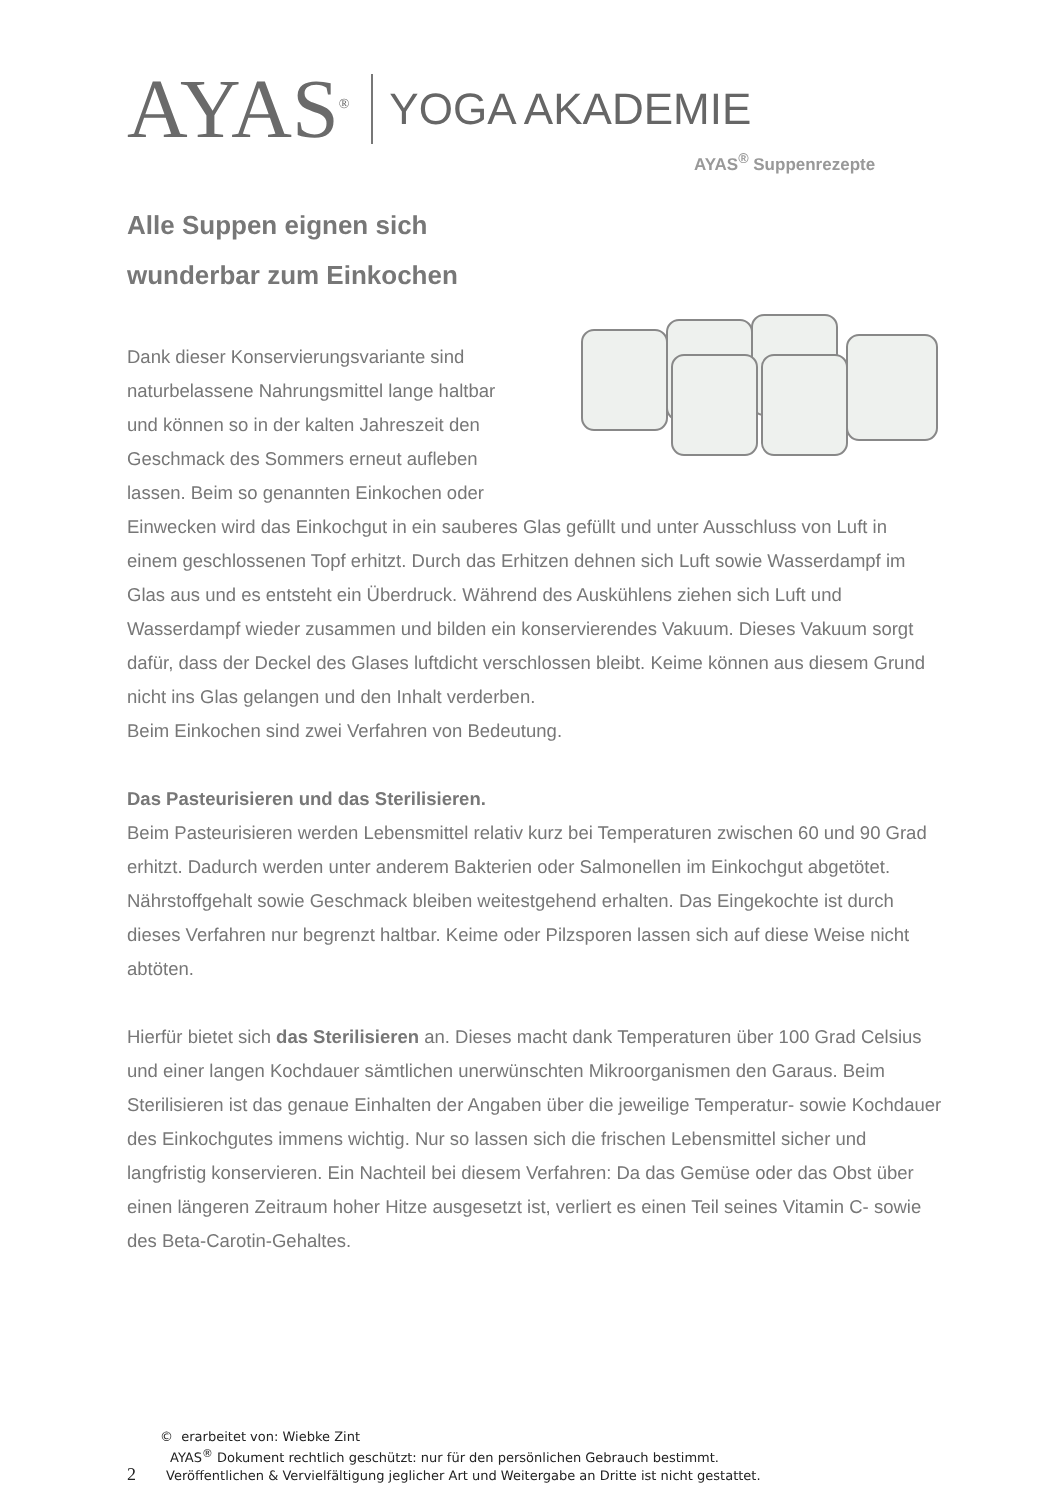AYAS<sup>®</sup> YOGA AKADEMIE
AYAS<sup>®</sup> Suppenrezepte
Alle Suppen eignen sich
wunderbar zum Einkochen
Dank dieser Konservierungsvariante sind
naturbelassene Nahrungsmittel lange haltbar
und können so in der kalten Jahreszeit den
Geschmack des Sommers erneut aufleben
lassen. Beim so genannten Einkochen oder Einwecken wird das Einkochgut in ein sauberes Glas gefüllt und unter Ausschluss von Luft in einem geschlossenen Topf erhitzt. Durch das Erhitzen dehnen sich Luft sowie Wasserdampf im Glas aus und es entsteht ein Überdruck. Während des Auskühlens ziehen sich Luft und Wasserdampf wieder zusammen und bilden ein konservierendes Vakuum. Dieses Vakuum sorgt dafür, dass der Deckel des Glases luftdicht verschlossen bleibt. Keime können aus diesem Grund nicht ins Glas gelangen und den Inhalt verderben.
Beim Einkochen sind zwei Verfahren von Bedeutung.
Das Pasteurisieren und das Sterilisieren.
Beim Pasteurisieren werden Lebensmittel relativ kurz bei Temperaturen zwischen 60 und 90 Grad erhitzt. Dadurch werden unter anderem Bakterien oder Salmonellen im Einkochgut abgetötet. Nährstoffgehalt sowie Geschmack bleiben weitestgehend erhalten. Das Eingekochte ist durch dieses Verfahren nur begrenzt haltbar. Keime oder Pilzsporen lassen sich auf diese Weise nicht abtöten.
Hierfür bietet sich das Sterilisieren an. Dieses macht dank Temperaturen über 100 Grad Celsius und einer langen Kochdauer sämtlichen unerwünschten Mikroorganismen den Garaus. Beim Sterilisieren ist das genaue Einhalten der Angaben über die jeweilige Temperatur- sowie Kochdauer des Einkochgutes immens wichtig. Nur so lassen sich die frischen Lebensmittel sicher und langfristig konservieren. Ein Nachteil bei diesem Verfahren: Da das Gemüse oder das Obst über einen längeren Zeitraum hoher Hitze ausgesetzt ist, verliert es einen Teil seines Vitamin C- sowie des Beta-Carotin-Gehaltes.
© erarbeitet von: Wiebke Zint
AYAS<sup>®</sup> Dokument rechtlich geschützt: nur für den persönlichen Gebrauch bestimmt.
2 Veröffentlichen & Vervielfältigung jeglicher Art und Weitergabe an Dritte ist nicht gestattet.